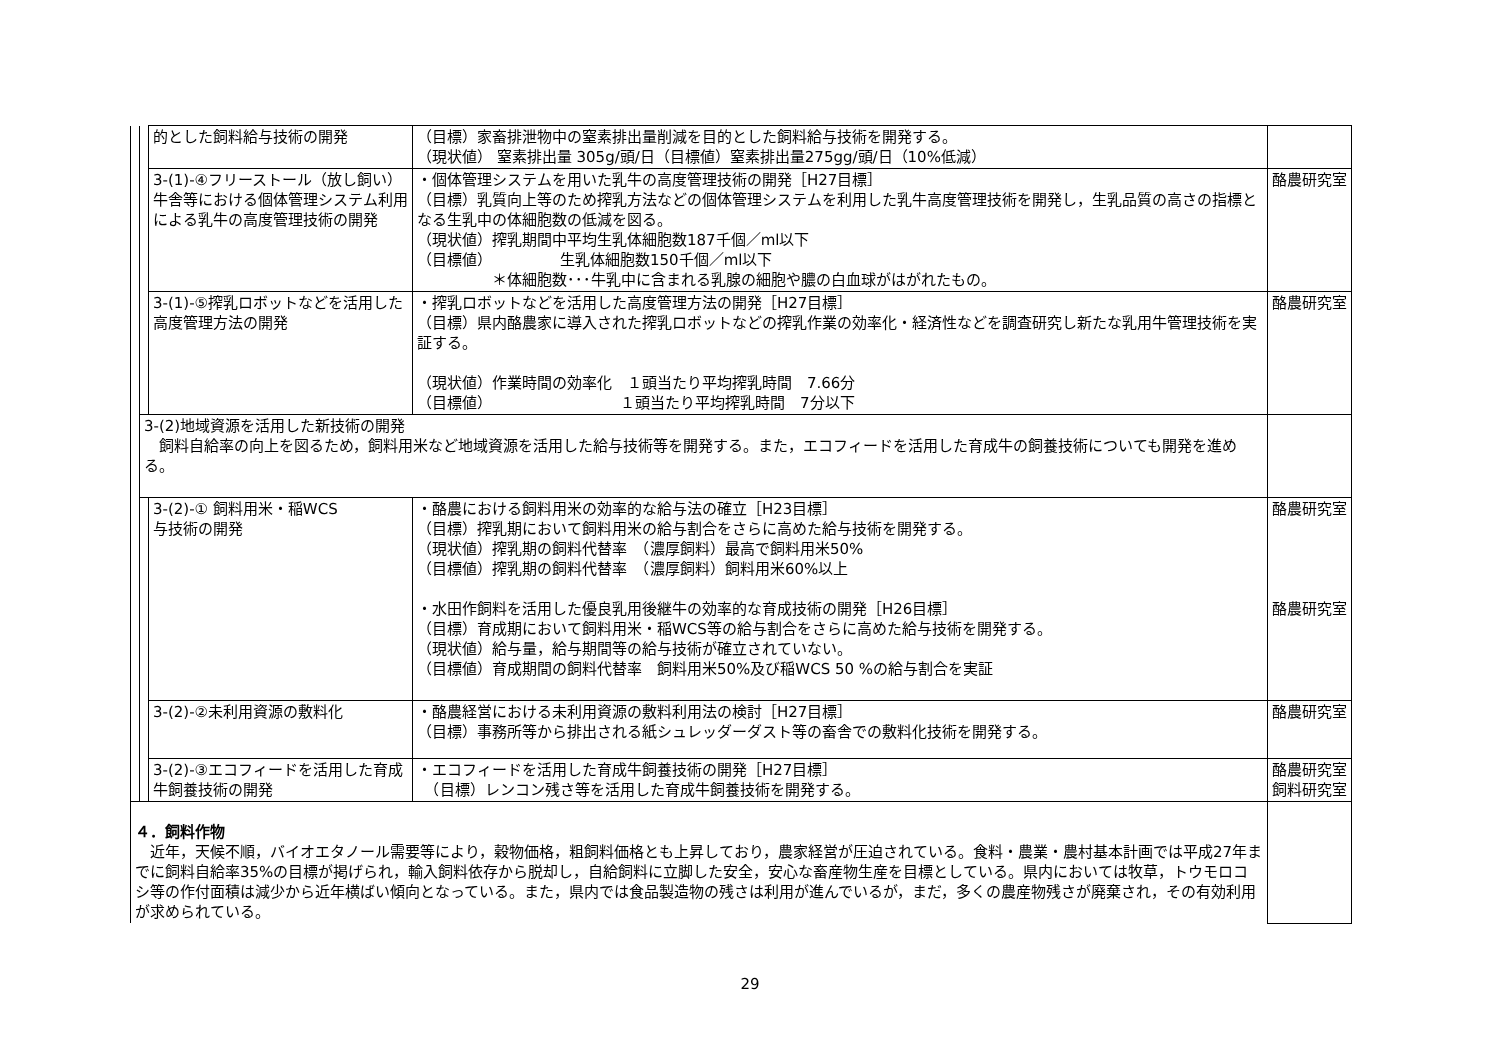| | | 的とした飼料給与技術の開発 | （目標）家畜排泄物中の窒素排出量削減を目的とした飼料給与技術を開発する。 （現状値） 窒素排出量 305g/頭/日（目標値）窒素排出量275gg/頭/日（10%低減） | |
| | | 3-(1)-④フリーストール（放し飼い）牛舎等における個体管理システム利用による乳牛の高度管理技術の開発 | ・個体管理システムを用いた乳牛の高度管理技術の開発［H27目標］ （目標）乳質向上等のため搾乳方法などの個体管理システムを利用した乳牛高度管理技術を開発し，生乳品質の高さの指標となる生乳中の体細胞数の低減を図る。 （現状値）搾乳期間中平均生乳体細胞数187千個／ml以下 （目標値） 生乳体細胞数150千個／ml以下 ＊体細胞数･･･牛乳中に含まれる乳腺の細胞や膿の白血球がはがれたもの。 | 酪農研究室 |
| | | 3-(1)-⑤搾乳ロボットなどを活用した高度管理方法の開発 | ・搾乳ロボットなどを活用した高度管理方法の開発［H27目標］ （目標）県内酪農家に導入された搾乳ロボットなどの搾乳作業の効率化・経済性などを調査研究し新たな乳用牛管理技術を実証する。 （現状値）作業時間の効率化 １頭当たり平均搾乳時間 7.66分 （目標値） １頭当たり平均搾乳時間 7分以下 | 酪農研究室 |
| | 3-(2)地域資源を活用した新技術の開発 飼料自給率の向上を図るため，飼料用米など地域資源を活用した給与技術等を開発する。また，エコフィードを活用した育成牛の飼養技術についても開発を進める。 | | | |
| | | 3-(2)-① 飼料用米・稲WCS 与技術の開発 | ・酪農における飼料用米の効率的な給与法の確立［H23目標］ （目標）搾乳期において飼料用米の給与割合をさらに高めた給与技術を開発する。 （現状値）搾乳期の飼料代替率 （濃厚飼料）最高で飼料用米50% （目標値）搾乳期の飼料代替率 （濃厚飼料）飼料用米60%以上 ・水田作飼料を活用した優良乳用後継牛の効率的な育成技術の開発［H26目標］ （目標）育成期において飼料用米・稲WCS等の給与割合をさらに高めた給与技術を開発する。 （現状値）給与量，給与期間等の給与技術が確立されていない。 （目標値）育成期間の飼料代替率 飼料用米50%及び稲WCS 50 %の給与割合を実証 | 酪農研究室 酪農研究室 |
| | | 3-(2)-②未利用資源の敷料化 | ・酪農経営における未利用資源の敷料利用法の検討［H27目標］ （目標）事務所等から排出される紙シュレッダーダスト等の畜舎での敷料化技術を開発する。 | 酪農研究室 |
| | | 3-(2)-③エコフィードを活用した育成牛飼養技術の開発 | ・エコフィードを活用した育成牛飼養技術の開発［H27目標］ （目標）レンコン残さ等を活用した育成牛飼養技術を開発する。 | 酪農研究室 飼料研究室 |
| ４．飼料作物 近年，天候不順，バイオエタノール需要等により，穀物価格，粗飼料価格とも上昇しており，農家経営が圧迫されている。食料・農業・農村基本計画では平成27年までに飼料自給率35%の目標が掲げられ，輸入飼料依存から脱却し，自給飼料に立脚した安全，安心な畜産物生産を目標としている。県内においては牧草，トウモロコシ等の作付面積は減少から近年横ばい傾向となっている。また，県内では食品製造物の残さは利用が進んでいるが，まだ，多くの農産物残さが廃棄され，その有効利用が求められている。 | | | | |
29